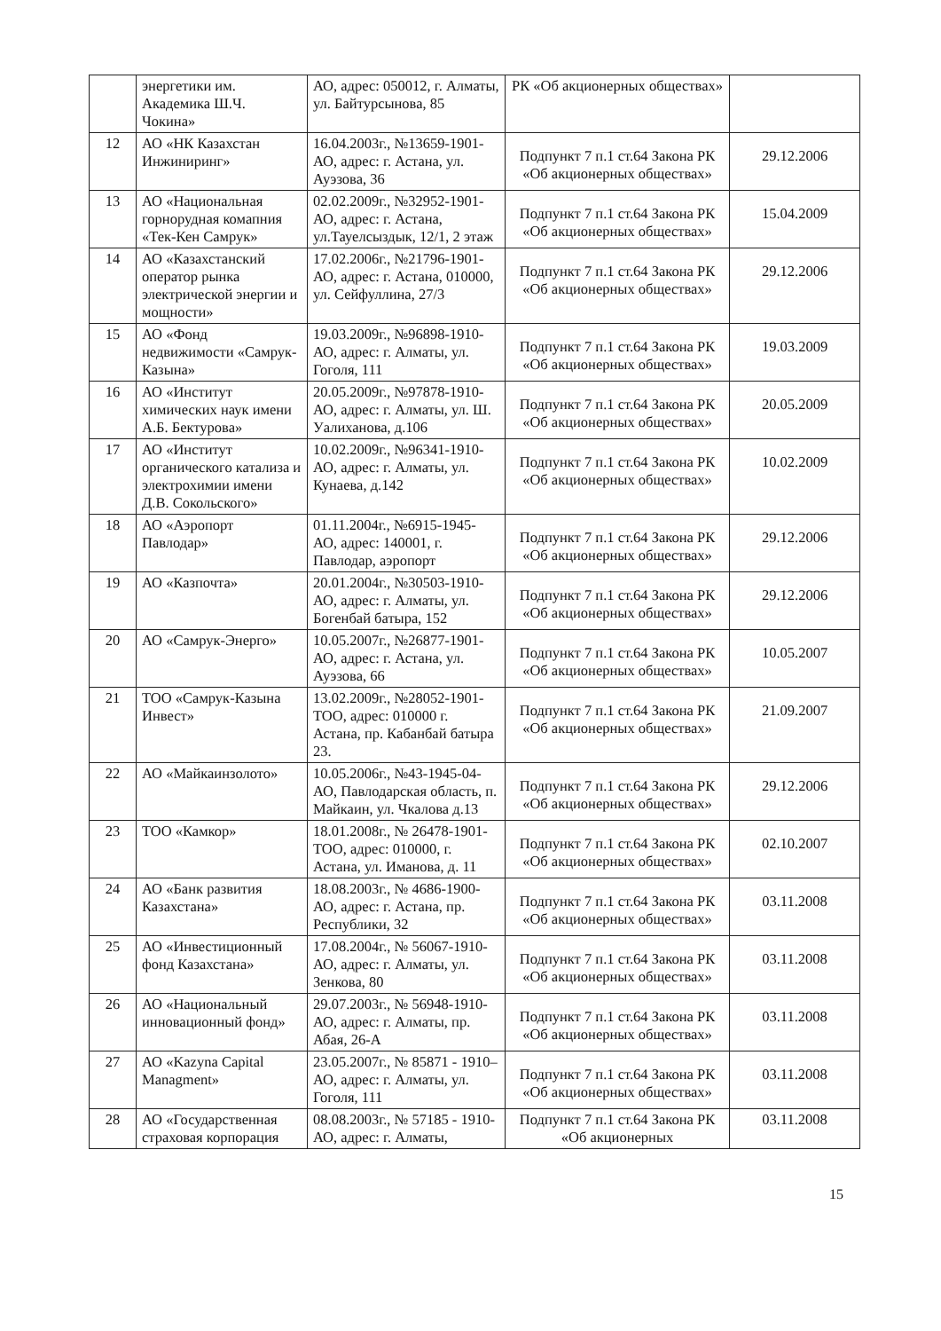| | энергетики им. Академика Ш.Ч. Чокина» | АО, адрес: 050012, г. Алматы, ул. Байтурсынова, 85 | РК «Об акционерных обществах» | |
| 12 | АО «НК Казахстан Инжиниринг» | 16.04.2003г., №13659-1901-АО, адрес: г. Астана, ул. Ауэзова, 36 | Подпункт 7 п.1 ст.64 Закона РК «Об акционерных обществах» | 29.12.2006 |
| 13 | АО «Национальная горнорудная комапния «Тек-Кен Самрук» | 02.02.2009г., №32952-1901-АО, адрес: г. Астана, ул.Тауелсыздык, 12/1, 2 этаж | Подпункт 7 п.1 ст.64 Закона РК «Об акционерных обществах» | 15.04.2009 |
| 14 | АО «Казахстанский оператор рынка электрической энергии и мощности» | 17.02.2006г., №21796-1901-АО, адрес: г. Астана, 010000, ул. Сейфуллина, 27/3 | Подпункт 7 п.1 ст.64 Закона РК «Об акционерных обществах» | 29.12.2006 |
| 15 | АО «Фонд недвижимости «Самрук-Казына» | 19.03.2009г., №96898-1910-АО, адрес: г. Алматы, ул. Гоголя, 111 | Подпункт 7 п.1 ст.64 Закона РК «Об акционерных обществах» | 19.03.2009 |
| 16 | АО «Институт химических наук имени А.Б. Бектурова» | 20.05.2009г., №97878-1910-АО, адрес: г. Алматы, ул. Ш. Уалиханова, д.106 | Подпункт 7 п.1 ст.64 Закона РК «Об акционерных обществах» | 20.05.2009 |
| 17 | АО «Институт органического катализа и электрохимии имени Д.В. Сокольского» | 10.02.2009г., №96341-1910-АО, адрес: г. Алматы, ул. Кунаева, д.142 | Подпункт 7 п.1 ст.64 Закона РК «Об акционерных обществах» | 10.02.2009 |
| 18 | АО «Аэропорт Павлодар» | 01.11.2004г., №6915-1945-АО, адрес: 140001, г. Павлодар, аэропорт | Подпункт 7 п.1 ст.64 Закона РК «Об акционерных обществах» | 29.12.2006 |
| 19 | АО «Казпочта» | 20.01.2004г., №30503-1910-АО, адрес: г. Алматы, ул. Богенбай батыра, 152 | Подпункт 7 п.1 ст.64 Закона РК «Об акционерных обществах» | 29.12.2006 |
| 20 | АО «Самрук-Энерго» | 10.05.2007г., №26877-1901-АО, адрес: г. Астана, ул. Ауэзова, 66 | Подпункт 7 п.1 ст.64 Закона РК «Об акционерных обществах» | 10.05.2007 |
| 21 | ТОО «Самрук-Казына Инвест» | 13.02.2009г., №28052-1901-ТОО, адрес: 010000 г. Астана, пр. Кабанбай батыра 23. | Подпункт 7 п.1 ст.64 Закона РК «Об акционерных обществах» | 21.09.2007 |
| 22 | АО «Майкаинзолото» | 10.05.2006г., №43-1945-04-АО, Павлодарская область, п. Майкаин, ул. Чкалова д.13 | Подпункт 7 п.1 ст.64 Закона РК «Об акционерных обществах» | 29.12.2006 |
| 23 | ТОО «Камкор» | 18.01.2008г., № 26478-1901-ТОО, адрес: 010000, г. Астана, ул. Иманова, д. 11 | Подпункт 7 п.1 ст.64 Закона РК «Об акционерных обществах» | 02.10.2007 |
| 24 | АО «Банк развития Казахстана» | 18.08.2003г., № 4686-1900-АО, адрес: г. Астана, пр. Республики, 32 | Подпункт 7 п.1 ст.64 Закона РК «Об акционерных обществах» | 03.11.2008 |
| 25 | АО «Инвестиционный фонд Казахстана» | 17.08.2004г., № 56067-1910-АО, адрес: г. Алматы, ул. Зенкова, 80 | Подпункт 7 п.1 ст.64 Закона РК «Об акционерных обществах» | 03.11.2008 |
| 26 | АО «Национальный инновационный фонд» | 29.07.2003г., № 56948-1910-АО, адрес: г. Алматы, пр. Абая, 26-А | Подпункт 7 п.1 ст.64 Закона РК «Об акционерных обществах» | 03.11.2008 |
| 27 | АО «Kazyna Capital Managment» | 23.05.2007г., № 85871 - 1910–АО, адрес: г. Алматы, ул. Гоголя, 111 | Подпункт 7 п.1 ст.64 Закона РК «Об акционерных обществах» | 03.11.2008 |
| 28 | АО «Государственная страховая корпорация | 08.08.2003г., № 57185 - 1910-АО, адрес: г. Алматы, | Подпункт 7 п.1 ст.64 Закона РК «Об акционерных | 03.11.2008 |
15